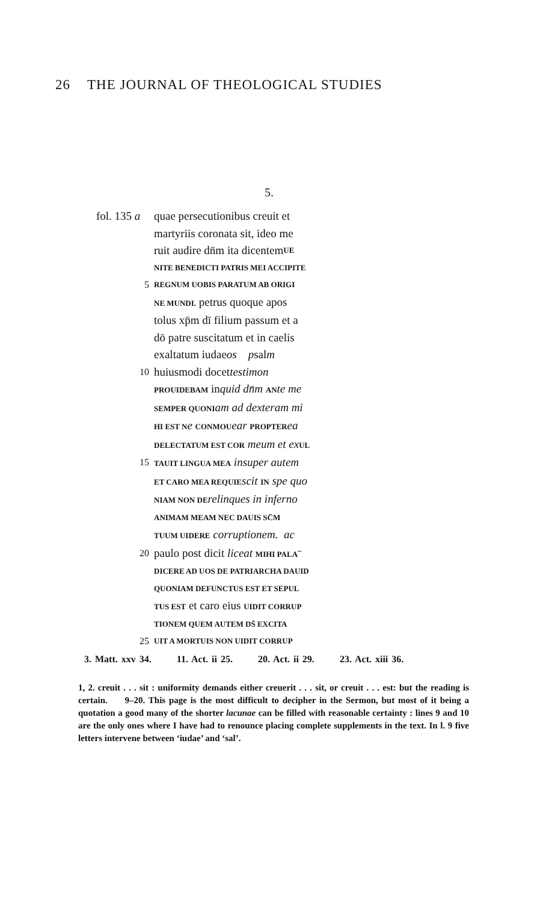26 THE JOURNAL OF THEOLOGICAL STUDIES
5.
fol. 135 a quae persecutionibus creuit et
martyriis coronata sit, ideo me
ruit audire dn̄m ita dicentem UE
NITE BENEDICTI PATRIS MEI ACCIPITE
5 REGNUM UOBIS PARATUM AB ORIGI
NE MUNDI. petrus quoque apos
tolus xp̄m dī filium passum et a
dō patre suscitatum et in caelis
exaltatum iudae os p sal m
10 huiusmodi docet testimon
PROUIDEBAM inquid dn̄m AN te me
SEMPER QUONI am ad dexteram mi
HI EST N e CONMOU ear PROPTER ea
DELECTATUM EST COR meum et ex UL
15 TAUIT LINGUA MEA insuper autem
ET CARO MEA REQUIE scit IN spe quo
NIAM NON DE relinques in inferno
ANIMAM MEAM NEC DAUIS SC̄M
TUUM UIDERE corruptionem. ac
20 paulo post dicit liceat MIHI PALA¯
DICERE AD UOS DE PATRIARCHA DAUID
QUONIAM DEFUNCTUS EST ET SEPUL
TUS EST et caro eius UIDIT CORRUP
TIONEM QUEM AUTEM DS̄ EXCITA
25 UIT A MORTUIS NON UIDIT CORRUP
3. Matt. xxv 34. 11. Act. ii 25. 20. Act. ii 29. 23. Act. xiii 36.
1, 2. creuit . . . sit : uniformity demands either creuerit . . . sit, or creuit . . . est: but the reading is certain. 9–20. This page is the most difficult to decipher in the Sermon, but most of it being a quotation a good many of the shorter lacunae can be filled with reasonable certainty : lines 9 and 10 are the only ones where I have had to renounce placing complete supplements in the text. In l. 9 five letters intervene between ‘iudae’ and ‘sal’.